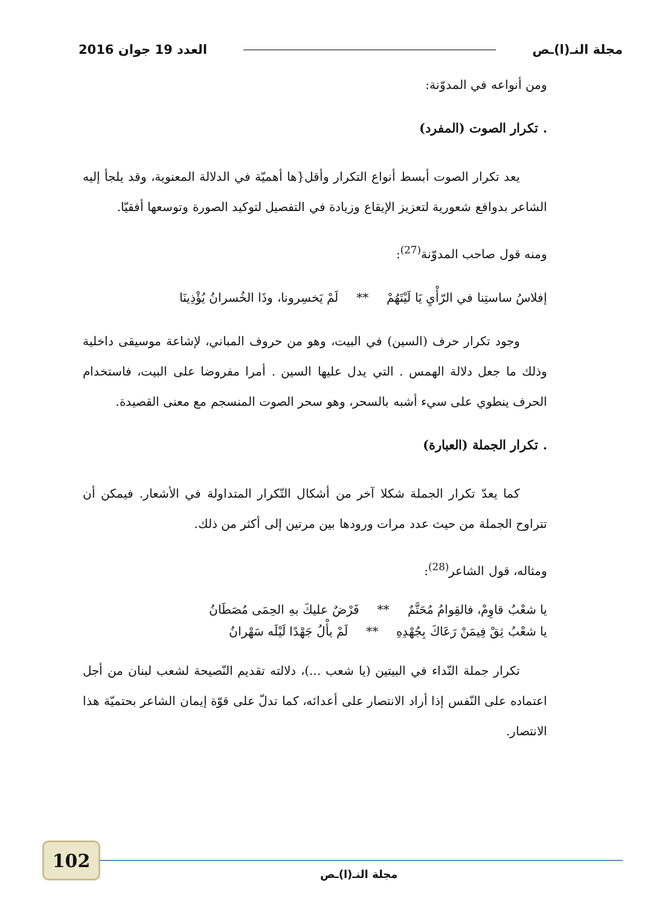مجلة النـ(ا)ـص العدد 19 جوان 2016
ومن أنواعه في المدوّنة:
. تكرار الصوت (المفرد)
يعد تكرار الصوت أبسط أنواع التكرار وأقل{ها أهميّة في الدلالة المعنوية، وقد يلجأ إليه الشاعر بدوافع شعورية لتعزيز الإيقاع وزيادة في التفصيل لتوكيد الصورة وتوسعها أفقيّا.
ومنه قول صاحب المدوّنة<sup>(27)</sup>:
إفلاسُ ساستِنا في الرّأْيِ يَا لَيْتَهُمْ ** لَمْ يَخسِرونا، وذَا الخُسرانُ يُؤْذِينَا
وجود تكرار حرف (السين) في البيت، وهو من حروف المباني، لإشاعة موسيقى داخلية وذلك ما جعل دلالة الهمس . التي يدل عليها السين . أمرا مفروضا على البيت، فاستخدام الحرف ينطوي على سيء أشبه بالسحر، وهو سحر الصوت المنسجم مع معنى القصيدة.
. تكرار الجملة (العبارة)
كما يعدّ تكرار الجملة شكلا آخر من أشكال التّكرار المتداولة في الأشعار. فيمكن أن تتراوح الجملة من حيث عدد مرات ورودها بين مرتين إلى أكثر من ذلك.
ومثاله، قول الشاعر<sup>(28)</sup>:
يا شعْبُ قاوِمْ، فالقِوامُ مُحَتَّمٌ ** فَرْضٌ عليكَ بهِ الحِمَى مُصَطَانُ
يا شعْبُ ثِقْ فِيمَنْ رَعَاكَ بِجُهْدِهِ ** لَمْ يأْلُ جَهْدًا لَيْلَه سَهْرانُ
تكرار جملة النّداء في البيتين (يا شعب ...)، دلالته تقديم النّصيحة لشعب لبنان من أجل اعتماده على النّفس إذا أراد الانتصار على أعدائه، كما تدلّ على قوّة إيمان الشاعر بحتميّة هذا الانتصار.
102
مجلة النـ(ا)ـص